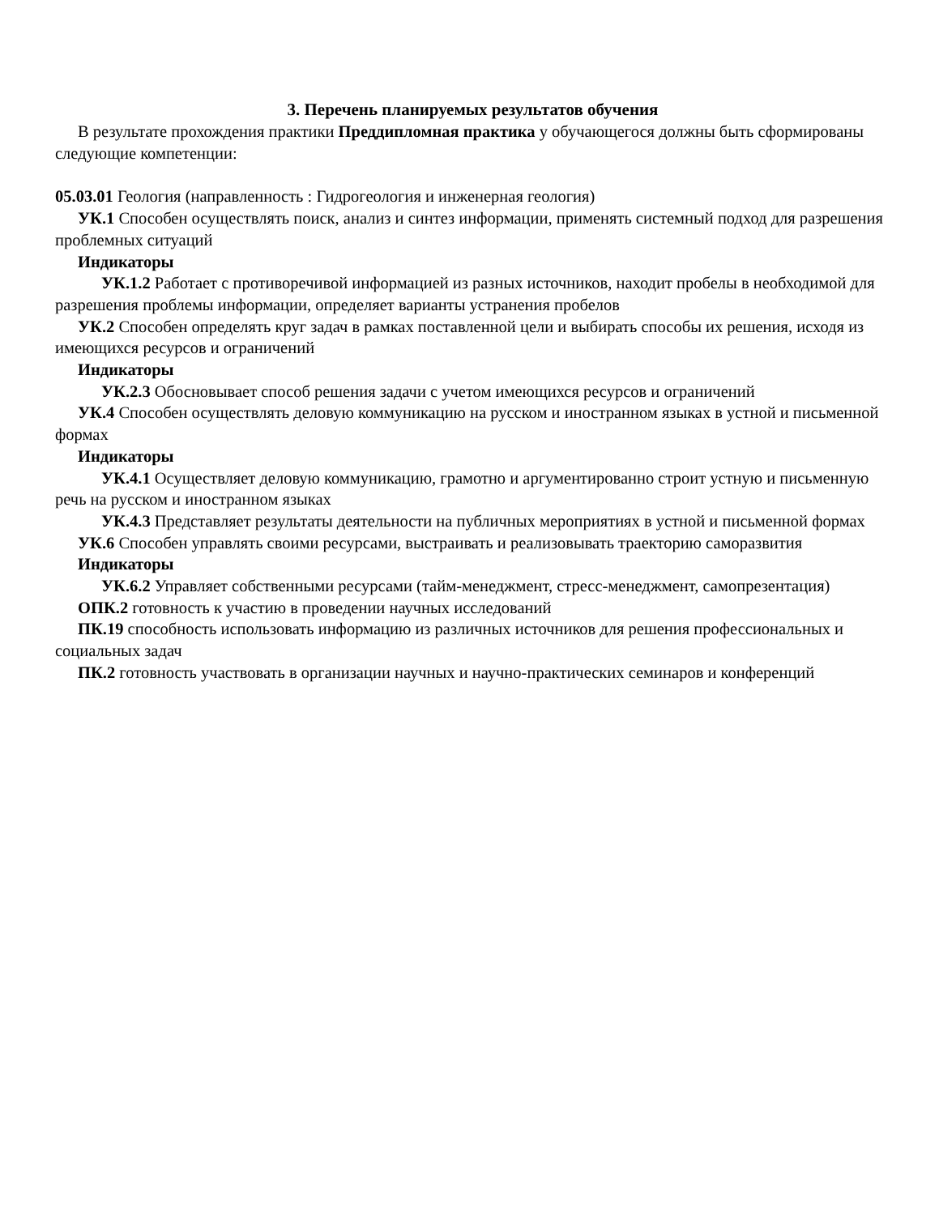3. Перечень планируемых результатов обучения
В результате прохождения практики Преддипломная практика у обучающегося должны быть сформированы следующие компетенции:
05.03.01 Геология (направленность : Гидрогеология и инженерная геология)
УК.1 Способен осуществлять поиск, анализ и синтез информации, применять системный подход для разрешения проблемных ситуаций
Индикаторы
УК.1.2 Работает с противоречивой информацией из разных источников, находит пробелы в необходимой для разрешения проблемы информации, определяет варианты устранения пробелов
УК.2 Способен определять круг задач в рамках поставленной цели и выбирать способы их решения, исходя из имеющихся ресурсов и ограничений
Индикаторы
УК.2.3 Обосновывает способ решения задачи с учетом имеющихся ресурсов и ограничений
УК.4 Способен осуществлять деловую коммуникацию на русском и иностранном языках в устной и письменной формах
Индикаторы
УК.4.1 Осуществляет деловую коммуникацию, грамотно и аргументированно строит устную и письменную речь на русском и иностранном языках
УК.4.3 Представляет результаты деятельности на публичных мероприятиях в устной и письменной формах
УК.6 Способен управлять своими ресурсами, выстраивать и реализовывать траекторию саморазвития
Индикаторы
УК.6.2 Управляет собственными ресурсами (тайм-менеджмент, стресс-менеджмент, самопрезентация)
ОПК.2 готовность к участию в проведении научных исследований
ПК.19 способность использовать информацию из различных источников для решения профессиональных и социальных задач
ПК.2 готовность участвовать в организации научных и научно-практических семинаров и конференций